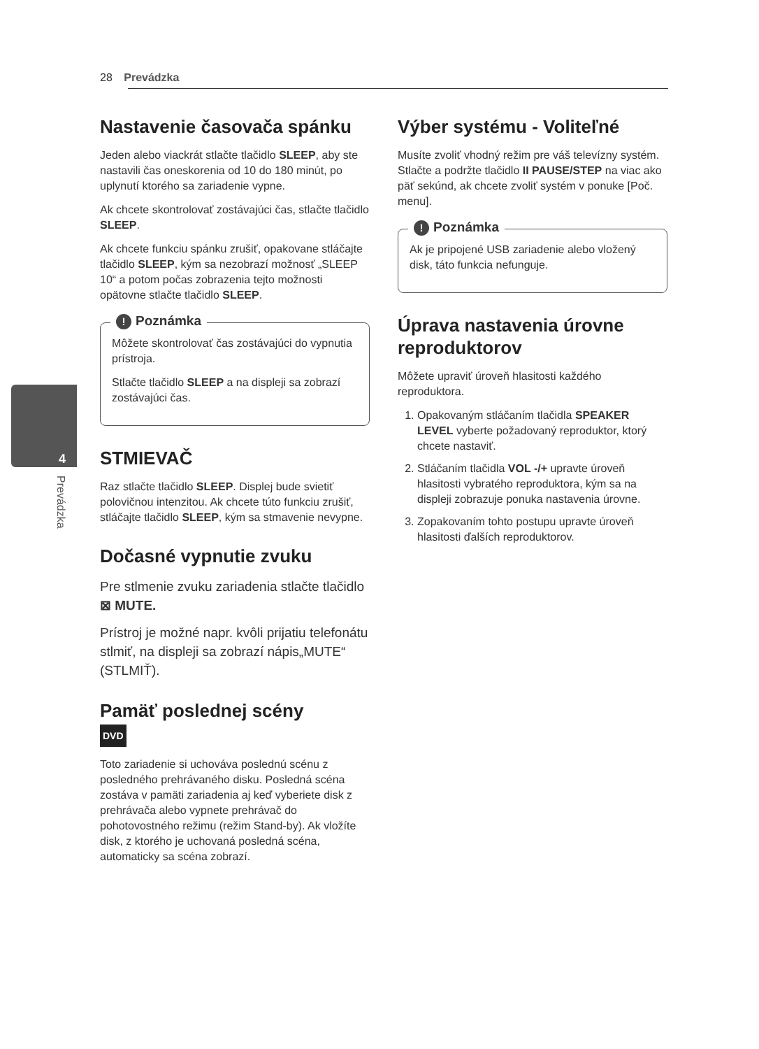28 Prevádzka
4
Prevádzka
Nastavenie časovača spánku
Jeden alebo viackrát stlačte tlačidlo SLEEP, aby ste nastavili čas oneskorenia od 10 do 180 minút, po uplynutí ktorého sa zariadenie vypne.
Ak chcete skontrolovať zostávajúci čas, stlačte tlačidlo SLEEP.
Ak chcete funkciu spánku zrušiť, opakovane stláčajte tlačidlo SLEEP, kým sa nezobrazí možnosť „SLEEP 10“ a potom počas zobrazenia tejto možnosti opätovne stlačte tlačidlo SLEEP.
! Poznámka
Môžete skontrolovať čas zostávajúci do vypnutia prístroja.
Stlačte tlačidlo SLEEP a na displeji sa zobrazí zostávajúci čas.
STMIEVAČ
Raz stlačte tlačidlo SLEEP. Displej bude svietiť polovičnou intenzitou. Ak chcete túto funkciu zrušiť, stláčajte tlačidlo SLEEP, kým sa stmavenie nevypne.
Dočasné vypnutie zvuku
Pre stlmenie zvuku zariadenia stlačte tlačidlo ⊠ MUTE.
Prístroj je možné napr. kvôli prijatiu telefonátu stlmiť, na displeji sa zobrazí nápis„MUTE“ (STLMIŤ).
Pamäť poslednej scény
DVD
Toto zariadenie si uchováva poslednú scénu z posledného prehrávaného disku. Posledná scéna zostáva v pamäti zariadenia aj keď vyberiete disk z prehrávača alebo vypnete prehrávač do pohotovostného režimu (režim Stand-by). Ak vložíte disk, z ktorého je uchovaná posledná scéna, automaticky sa scéna zobrazí.
Výber systému - Voliteľné
Musíte zvoliť vhodný režim pre váš televízny systém. Stlačte a podržte tlačidlo II PAUSE/STEP na viac ako päť sekúnd, ak chcete zvoliť systém v ponuke [Poč. menu].
! Poznámka
Ak je pripojené USB zariadenie alebo vložený disk, táto funkcia nefunguje.
Úprava nastavenia úrovne reproduktorov
Môžete upraviť úroveň hlasitosti každého reproduktora.
1. Opakovaným stláčaním tlačidla SPEAKER LEVEL vyberte požadovaný reproduktor, ktorý chcete nastaviť.
2. Stláčaním tlačidla VOL -/+ upravte úroveň hlasitosti vybratého reproduktora, kým sa na displeji zobrazuje ponuka nastavenia úrovne.
3. Zopakovaním tohto postupu upravte úroveň hlasitosti ďalších reproduktorov.